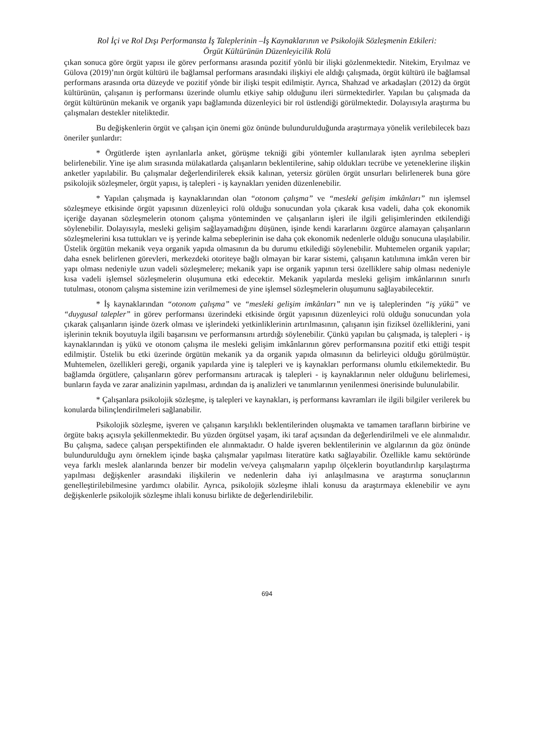Rol İçi ve Rol Dışı Performansta İş Taleplerinin –İş Kaynaklarının ve Psikolojik Sözleşmenin Etkileri:
Örgüt Kültürünün Düzenleyicilik Rolü
çıkan sonuca göre örgüt yapısı ile görev performansı arasında pozitif yönlü bir ilişki gözlenmektedir. Nitekim, Eryılmaz ve Gülova (2019)’nın örgüt kültürü ile bağlamsal performans arasındaki ilişkiyi ele aldığı çalışmada, örgüt kültürü ile bağlamsal performans arasında orta düzeyde ve pozitif yönde bir ilişki tespit edilmiştir. Ayrıca, Shahzad ve arkadaşları (2012) da örgüt kültürünün, çalışanın iş performansı üzerinde olumlu etkiye sahip olduğunu ileri sürmektedirler. Yapılan bu çalışmada da örgüt kültürünün mekanik ve organik yapı bağlamında düzenleyici bir rol üstlendiği görülmektedir. Dolayısıyla araştırma bu çalışmaları destekler niteliktedir.
Bu değişkenlerin örgüt ve çalışan için önemi göz önünde bulundurulduğunda araştırmaya yönelik verilebilecek bazı öneriler şunlardır:
* Örgütlerde işten ayrılanlarla anket, görüşme tekniği gibi yöntemler kullanılarak işten ayrılma sebepleri belirlenebilir. Yine işe alım sırasında mülakatlarda çalışanların beklentilerine, sahip oldukları tecrübe ve yeteneklerine ilişkin anketler yapılabilir. Bu çalışmalar değerlendirilerek eksik kalınan, yetersiz görülen örgüt unsurları belirlenerek buna göre psikolojik sözleşmeler, örgüt yapısı, iş talepleri - iş kaynakları yeniden düzenlenebilir.
* Yapılan çalışmada iş kaynaklarından olan “otonom çalışma” ve “mesleki gelişim imkânları” nın işlemsel sözleşmeye etkisinde örgüt yapısının düzenleyici rolü olduğu sonucundan yola çıkarak kısa vadeli, daha çok ekonomik içeriğe dayanan sözleşmelerin otonom çalışma yönteminden ve çalışanların işleri ile ilgili gelişimlerinden etkilendiği söylenebilir. Dolayısıyla, mesleki gelişim sağlayamadığını düşünen, işinde kendi kararlarını özgürce alamayan çalışanların sözleşmelerini kısa tuttukları ve iş yerinde kalma sebeplerinin ise daha çok ekonomik nedenlerle olduğu sonucuna ulaşılabilir. Üstelik örgütün mekanik veya organik yapıda olmasının da bu durumu etkilediği söylenebilir. Muhtemelen organik yapılar; daha esnek belirlenen görevleri, merkezdeki otoriteye bağlı olmayan bir karar sistemi, çalışanın katılımına imkân veren bir yapı olması nedeniyle uzun vadeli sözleşmelere; mekanik yapı ise organik yapının tersi özelliklere sahip olması nedeniyle kısa vadeli işlemsel sözleşmelerin oluşumuna etki edecektir. Mekanik yapılarda mesleki gelişim imkânlarının sınırlı tutulması, otonom çalışma sistemine izin verilmemesi de yine işlemsel sözleşmelerin oluşumunu sağlayabilecektir.
* İş kaynaklarından “otonom çalışma” ve “mesleki gelişim imkânları” nın ve iş taleplerinden “iş yükü” ve “duygusal talepler” in görev performansı üzerindeki etkisinde örgüt yapısının düzenleyici rolü olduğu sonucundan yola çıkarak çalışanların işinde özerk olması ve işlerindeki yetkinliklerinin artırılmasının, çalışanın işin fiziksel özelliklerini, yani işlerinin teknik boyutuyla ilgili başarısını ve performansını artırdığı söylenebilir. Çünkü yapılan bu çalışmada, iş talepleri - iş kaynaklarından iş yükü ve otonom çalışma ile mesleki gelişim imkânlarının görev performansına pozitif etki ettiği tespit edilmiştir. Üstelik bu etki üzerinde örgütün mekanik ya da organik yapıda olmasının da belirleyici olduğu görülmüştür. Muhtemelen, özellikleri gereği, organik yapılarda yine iş talepleri ve iş kaynakları performansı olumlu etkilemektedir. Bu bağlamda örgütlere, çalışanların görev performansını artıracak iş talepleri - iş kaynaklarının neler olduğunu belirlemesi, bunların fayda ve zarar analizinin yapılması, ardından da iş analizleri ve tanımlarının yenilenmesi önerisinde bulunulabilir.
* Çalışanlara psikolojik sözleşme, iş talepleri ve kaynakları, iş performansı kavramları ile ilgili bilgiler verilerek bu konularda bilinçlendirilmeleri sağlanabilir.
Psikolojik sözleşme, işveren ve çalışanın karşılıklı beklentilerinden oluşmakta ve tamamen tarafların birbirine ve örgüte bakış açısıyla şekillenmektedir. Bu yüzden örgütsel yaşam, iki taraf açısından da değerlendirilmeli ve ele alınmalıdır. Bu çalışma, sadece çalışan perspektifinden ele alınmaktadır. O halde işveren beklentilerinin ve algılarının da göz önünde bulundurulduğu aynı örneklem içinde başka çalışmalar yapılması literatüre katkı sağlayabilir. Özellikle kamu sektöründe veya farklı meslek alanlarında benzer bir modelin ve/veya çalışmaların yapılıp ölçeklerin boyutlandırılıp karşılaştırma yapılması değişkenler arasındaki ilişkilerin ve nedenlerin daha iyi anlaşılmasına ve araştırma sonuçlarının genelleştirilebilmesine yardımcı olabilir. Ayrıca, psikolojik sözleşme ihlali konusu da araştırmaya eklenebilir ve aynı değişkenlerle psikolojik sözleşme ihlali konusu birlikte de değerlendirilebilir.
694